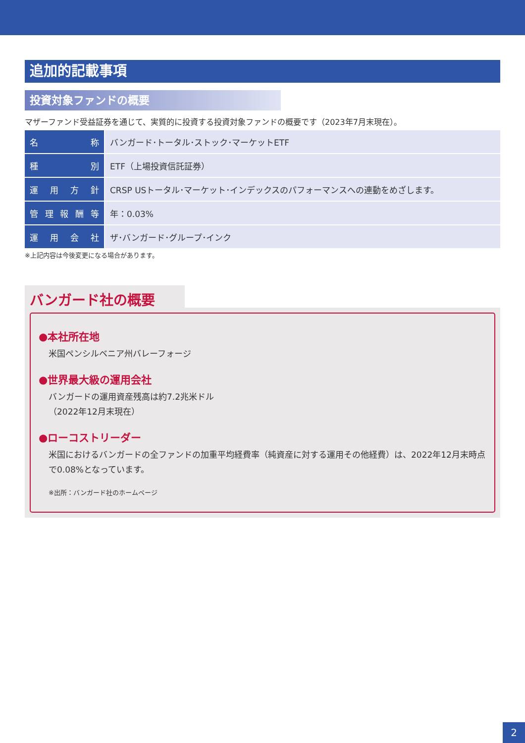追加的記載事項
投資対象ファンドの概要
マザーファンド受益証券を通じて、実質的に投資する投資対象ファンドの概要です（2023年7月末現在）。
| 名 称 | バンガード･トータル･ストック･マーケットETF |
| 種 別 | ETF（上場投資信託証券） |
| 運 用 方 針 | CRSP USトータル･マーケット･インデックスのパフォーマンスへの連動をめざします。 |
| 管 理 報 酬 等 | 年：0.03% |
| 運 用 会 社 | ザ･バンガード･グループ･インク |
※上記内容は今後変更になる場合があります。
バンガード社の概要
●本社所在地
米国ペンシルベニア州バレーフォージ
●世界最大級の運用会社
バンガードの運用資産残高は約7.2兆米ドル
（2022年12月末現在）
●ローコストリーダー
米国におけるバンガードの全ファンドの加重平均経費率（純資産に対する運用その他経費）は、2022年12月末時点で0.08%となっています。
※出所：バンガード社のホームページ
2